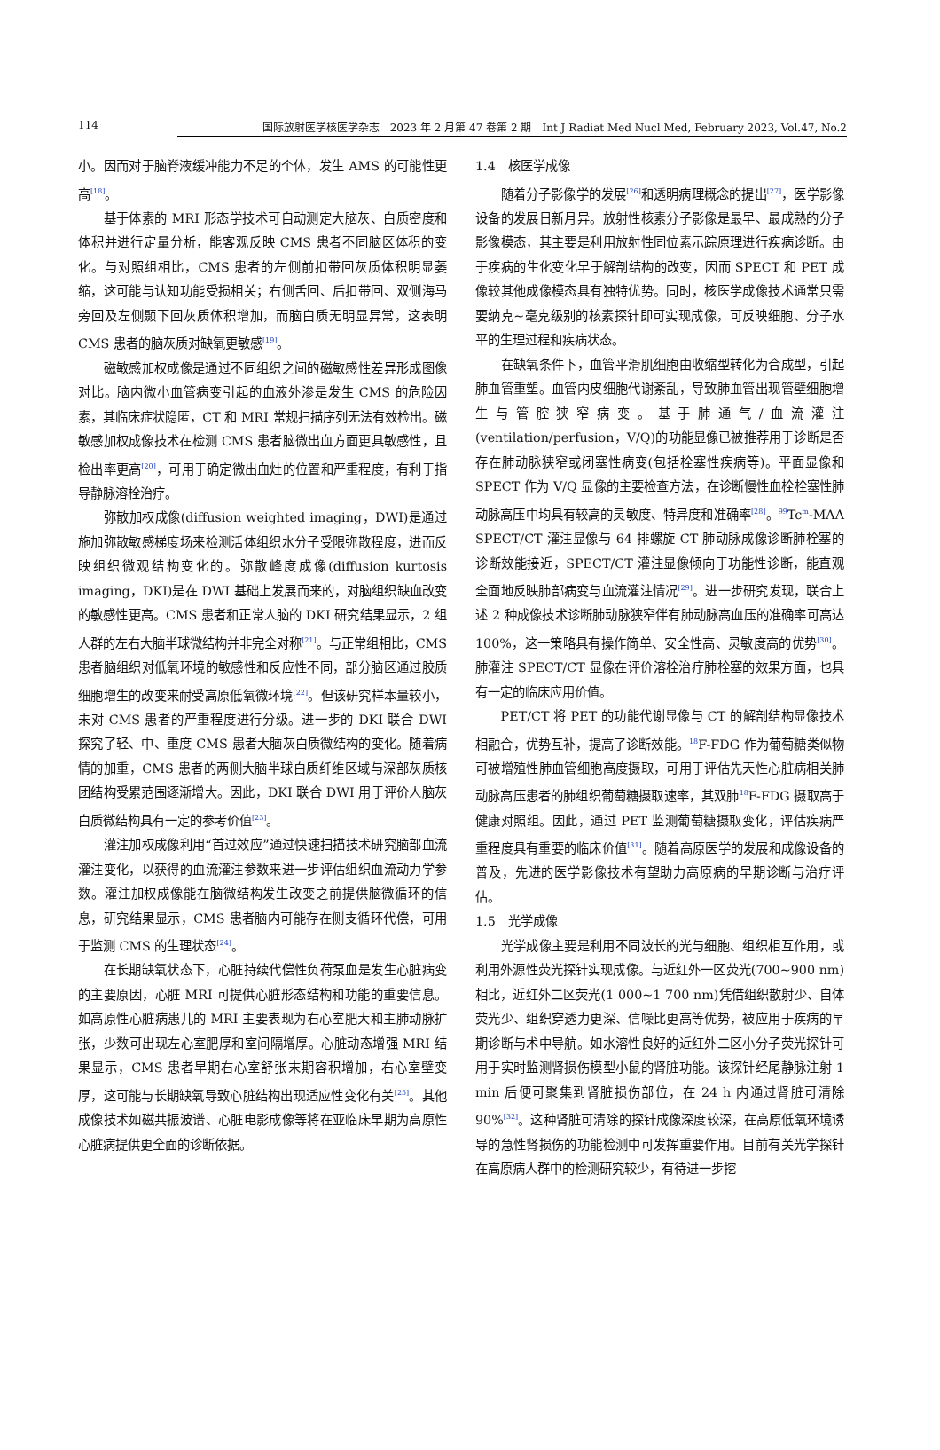114 国际放射医学核医学杂志　2023 年 2 月第 47 卷第 2 期　Int J Radiat Med Nucl Med, February 2023, Vol.47, No.2
小。因而对于脑脊液缓冲能力不足的个体，发生 AMS 的可能性更高<sup>[18]</sup>。
基于体素的 MRI 形态学技术可自动测定大脑灰、白质密度和体积并进行定量分析，能客观反映 CMS 患者不同脑区体积的变化。与对照组相比，CMS 患者的左侧前扣带回灰质体积明显萎缩，这可能与认知功能受损相关；右侧舌回、后扣带回、双侧海马旁回及左侧颞下回灰质体积增加，而脑白质无明显异常，这表明 CMS 患者的脑灰质对缺氧更敏感<sup>[19]</sup>。
磁敏感加权成像是通过不同组织之间的磁敏感性差异形成图像对比。脑内微小血管病变引起的血液外渗是发生 CMS 的危险因素，其临床症状隐匿，CT 和 MRI 常规扫描序列无法有效检出。磁敏感加权成像技术在检测 CMS 患者脑微出血方面更具敏感性，且检出率更高<sup>[20]</sup>，可用于确定微出血灶的位置和严重程度，有利于指导静脉溶栓治疗。
弥散加权成像(diffusion weighted imaging，DWI)是通过施加弥散敏感梯度场来检测活体组织水分子受限弥散程度，进而反映组织微观结构变化的。弥散峰度成像(diffusion kurtosis imaging，DKI)是在 DWI 基础上发展而来的，对脑组织缺血改变的敏感性更高。CMS 患者和正常人脑的 DKI 研究结果显示，2 组人群的左右大脑半球微结构并非完全对称<sup>[21]</sup>。与正常组相比，CMS 患者脑组织对低氧环境的敏感性和反应性不同，部分脑区通过胶质细胞增生的改变来耐受高原低氧微环境<sup>[22]</sup>。但该研究样本量较小，未对 CMS 患者的严重程度进行分级。进一步的 DKI 联合 DWI 探究了轻、中、重度 CMS 患者大脑灰白质微结构的变化。随着病情的加重，CMS 患者的两侧大脑半球白质纤维区域与深部灰质核团结构受累范围逐渐增大。因此，DKI 联合 DWI 用于评价人脑灰白质微结构具有一定的参考价值<sup>[23]</sup>。
灌注加权成像利用“首过效应”通过快速扫描技术研究脑部血流灌注变化，以获得的血流灌注参数来进一步评估组织血流动力学参数。灌注加权成像能在脑微结构发生改变之前提供脑微循环的信息，研究结果显示，CMS 患者脑内可能存在侧支循环代偿，可用于监测 CMS 的生理状态<sup>[24]</sup>。
在长期缺氧状态下，心脏持续代偿性负荷泵血是发生心脏病变的主要原因，心脏 MRI 可提供心脏形态结构和功能的重要信息。如高原性心脏病患儿的 MRI 主要表现为右心室肥大和主肺动脉扩张，少数可出现左心室肥厚和室间隔增厚。心脏动态增强 MRI 结果显示，CMS 患者早期右心室舒张末期容积增加，右心室壁变厚，这可能与长期缺氧导致心脏结构出现适应性变化有关<sup>[25]</sup>。其他成像技术如磁共振波谱、心脏电影成像等将在亚临床早期为高原性心脏病提供更全面的诊断依据。
1.4　核医学成像
随着分子影像学的发展<sup>[26]</sup>和透明病理概念的提出<sup>[27]</sup>，医学影像设备的发展日新月异。放射性核素分子影像是最早、最成熟的分子影像模态，其主要是利用放射性同位素示踪原理进行疾病诊断。由于疾病的生化变化早于解剖结构的改变，因而 SPECT 和 PET 成像较其他成像模态具有独特优势。同时，核医学成像技术通常只需要纳克~毫克级别的核素探针即可实现成像，可反映细胞、分子水平的生理过程和疾病状态。
在缺氧条件下，血管平滑肌细胞由收缩型转化为合成型，引起肺血管重塑。血管内皮细胞代谢紊乱，导致肺血管出现管壁细胞增生与管腔狭窄病变。基于肺通气/血流灌注(ventilation/perfusion，V/Q)的功能显像已被推荐用于诊断是否存在肺动脉狭窄或闭塞性病变(包括栓塞性疾病等)。平面显像和 SPECT 作为 V/Q 显像的主要检查方法，在诊断慢性血栓栓塞性肺动脉高压中均具有较高的灵敏度、特异度和准确率<sup>[28]</sup>。<sup>99</sup>Tc<sup>m</sup>-MAA SPECT/CT 灌注显像与 64 排螺旋 CT 肺动脉成像诊断肺栓塞的诊断效能接近，SPECT/CT 灌注显像倾向于功能性诊断，能直观全面地反映肺部病变与血流灌注情况<sup>[29]</sup>。进一步研究发现，联合上述 2 种成像技术诊断肺动脉狭窄伴有肺动脉高血压的准确率可高达 100%，这一策略具有操作简单、安全性高、灵敏度高的优势<sup>[30]</sup>。肺灌注 SPECT/CT 显像在评价溶栓治疗肺栓塞的效果方面，也具有一定的临床应用价值。
PET/CT 将 PET 的功能代谢显像与 CT 的解剖结构显像技术相融合，优势互补，提高了诊断效能。<sup>18</sup>F-FDG 作为葡萄糖类似物可被增殖性肺血管细胞高度摄取，可用于评估先天性心脏病相关肺动脉高压患者的肺组织葡萄糖摄取速率，其双肺<sup>18</sup>F-FDG 摄取高于健康对照组。因此，通过 PET 监测葡萄糖摄取变化，评估疾病严重程度具有重要的临床价值<sup>[31]</sup>。随着高原医学的发展和成像设备的普及，先进的医学影像技术有望助力高原病的早期诊断与治疗评估。
1.5　光学成像
光学成像主要是利用不同波长的光与细胞、组织相互作用，或利用外源性荧光探针实现成像。与近红外一区荧光(700~900 nm)相比，近红外二区荧光(1 000~1 700 nm)凭借组织散射少、自体荧光少、组织穿透力更深、信噪比更高等优势，被应用于疾病的早期诊断与术中导航。如水溶性良好的近红外二区小分子荧光探针可用于实时监测肾损伤模型小鼠的肾脏功能。该探针经尾静脉注射 1 min 后便可聚集到肾脏损伤部位，在 24 h 内通过肾脏可清除 90%<sup>[32]</sup>。这种肾脏可清除的探针成像深度较深，在高原低氧环境诱导的急性肾损伤的功能检测中可发挥重要作用。目前有关光学探针在高原病人群中的检测研究较少，有待进一步挖